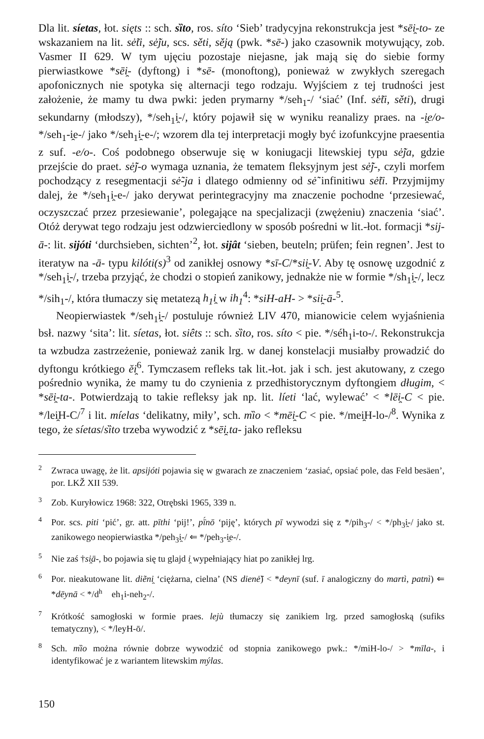Dla lit. síetas, łot. sięts :: sch. sȉto, ros. síto ‘Sieb’ tradycyjna rekonstrukcja jest *sēi̯-to- ze wskazaniem na lit. sė̃ti, sė̃ju, scs. sěti, sěją (pwk. *sē-) jako czasownik motywujący, zob. Vasmer II 629. W tym ujęciu pozostaje niejasne, jak mają się do siebie formy pierwiastkowe *sēi̯- (dyftong) i *sē- (monoftong), ponieważ w zwykłych szeregach apofonicznych nie spotyka się alternacji tego rodzaju. Wyjściem z tej trudności jest założenie, że mamy tu dwa pwki: jeden prymarny */seh<sub>1</sub>-/ ‘siać’ (Inf. sė̃ti, sěti), drugi sekundarny (młodszy), */seh<sub>1</sub>i̯-/, który pojawił się w wyniku reanalizy praes. na -i̯e/o- */seh<sub>1</sub>-i̯e-/ jako */seh<sub>1</sub>i̯-e-/; wzorem dla tej interpretacji mogły być izofunkcyjne praesentia z suf. -e/o-. Coś podobnego obserwuje się w koniugacji litewskiej typu sė̃ja, gdzie przejście do praet. sė̃j-o wymaga uznania, że tematem fleksyjnym jest sė̃j-, czyli morfem pochodzący z resegmentacji sė̃-ja i dlatego odmienny od sė̃ infinitiwu sė̃ti. Przyjmijmy dalej, że */seh<sub>1</sub>i̯-e-/ jako derywat perintegracyjny ma znaczenie pochodne ‘przesiewać, oczyszczać przez przesiewanie’, polegające na specjalizacji (zwężeniu) znaczenia ‘siać’. Otóż derywat tego rodzaju jest odzwierciedlony w sposób pośredni w lit.-łot. formacji *sij-ā-: lit. sijóti ‘durchsieben, sichten’<sup>2</sup>, łot. sijât ‘sieben, beuteln; prüfen; fein regnen’. Jest to iteratyw na -ā- typu kilóti(s)<sup>3</sup> od zanikłej osnowy *sī-C/*sii̯-V. Aby tę osnowę uzgodnić z */seh<sub>1</sub>i̯-/, trzeba przyjąć, że chodzi o stopień zanikowy, jednakże nie w formie */sh<sub>1</sub>i̯-/, lecz */sih<sub>1</sub>-/, która tłumaczy się metatezą h<sub>1</sub>i̯ w ih<sub>1</sub><sup>4</sup>: *siH-aH- > *sii̯-ā-<sup>5</sup>.
Neopierwiastek */seh<sub>1</sub>i̯-/ postuluje również LIV 470, mianowicie celem wyjaśnienia bsł. nazwy ‘sita’: lit. síetas, łot. siêts :: sch. sȉto, ros. síto < pie. */séh<sub>1</sub>i-to-/. Rekonstrukcja ta wzbudza zastrzeżenie, ponieważ zanik lrg. w danej konstelacji musiałby prowadzić do dyftongu krótkiego ĕi̯<sup>6</sup>. Tymczasem refleks tak lit.-łot. jak i sch. jest akutowany, z czego pośrednio wynika, że mamy tu do czynienia z przedhistorycznym dyftongiem długim, < *sēi̯-ta-. Potwierdzają to takie refleksy jak np. lit. líeti ‘lać, wylewać’ < *lēi̯-C < pie. */lei̯H-C/<sup>7</sup> i lit. míelas ‘delikatny, miły’, sch. mȉo < *mēi̯-C < pie. */mei̯H-lo-/<sup>8</sup>. Wynika z tego, że síetas/sȉto trzeba wywodzić z *sēi̯.ta- jako refleksu
<sup>2</sup> Zwraca uwagę, że lit. apsijóti pojawia się w gwarach ze znaczeniem ‘zasiać, opsiać pole, das Feld besäen’, por. LKŽ XII 539.
<sup>3</sup> Zob. Kuryłowicz 1968: 322, Otrębski 1965, 339 n.
<sup>4</sup> Por. scs. piti ‘pić’, gr. att. pīthi ‘pij!’, pī́nō ‘piję’, których pī wywodzi się z */pih<sub>3</sub>-/ < */ph<sub>3</sub>i̯-/ jako st. zanikowego neopierwiastka */peh<sub>3</sub>i̯-/ ⇐ */peh<sub>3</sub>-i̯e-/.
<sup>5</sup> Nie zaś †si̯ā-, bo pojawia się tu glajd i̯ wypełniający hiat po zanikłej lrg.
<sup>6</sup> Por. nieakutowane lit. diẽni̯ ‘ciężarna, cielna’ (NS dienė̃) < *deynī (suf. ī analogiczny do martì, patnì) ⇐ *dēynā < */d<sup>h</sup>eh<sub>1</sub>i-neh<sub>2</sub>-/.
<sup>7</sup> Krótkość samogłoski w formie praes. lejù tłumaczy się zanikiem lrg. przed samogłoską (sufiks tematyczny), < */leyH-ō/.
<sup>8</sup> Sch. mȉo można równie dobrze wywodzić od stopnia zanikowego pwk.: */miH-lo-/ > *mīla-, i identyfikować je z wariantem litewskim mýlas.
150